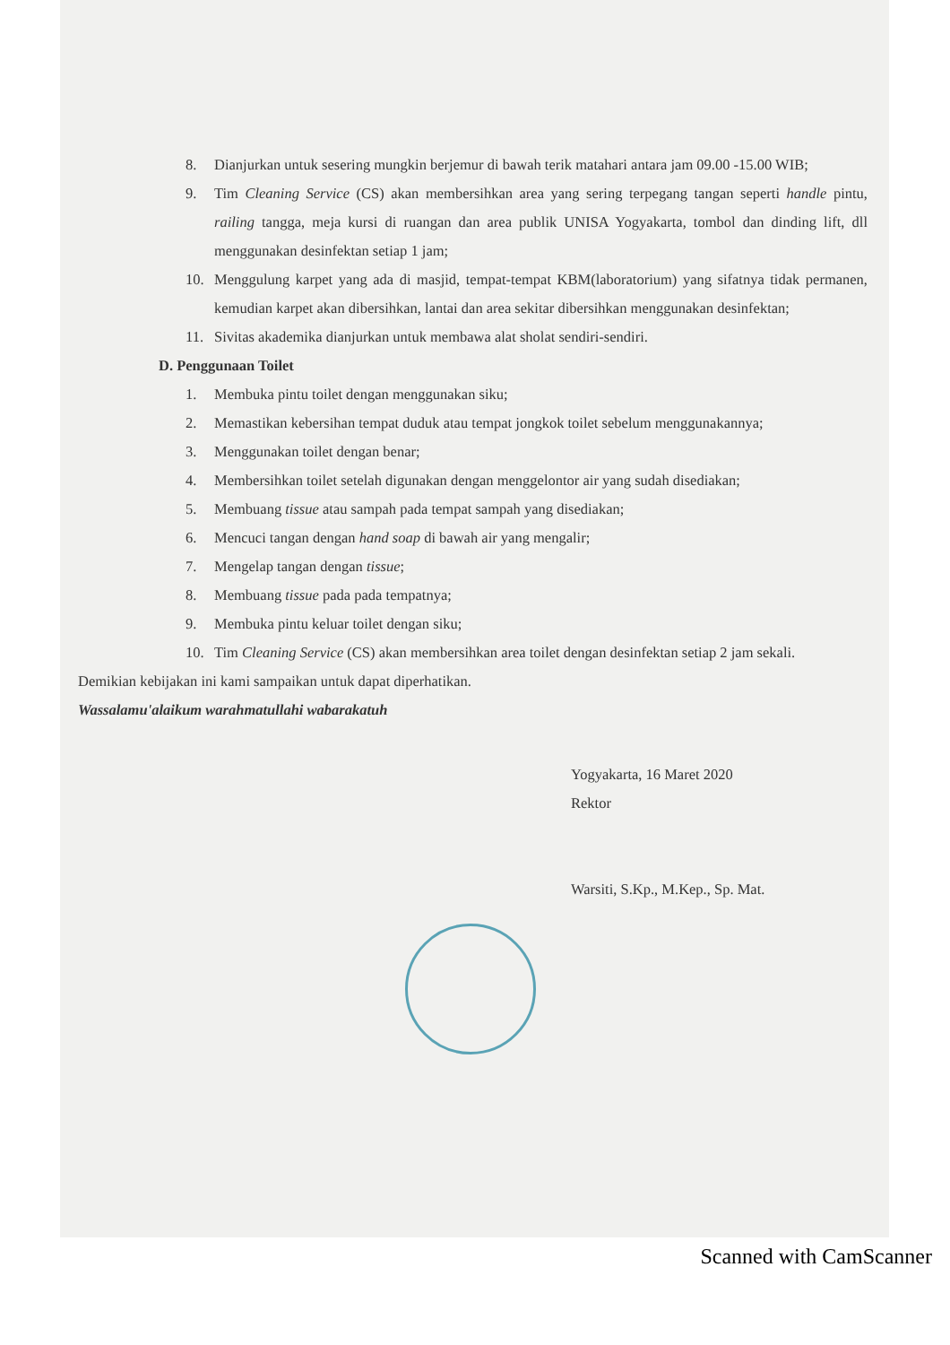8. Dianjurkan untuk sesering mungkin berjemur di bawah terik matahari antara jam 09.00 -15.00 WIB;
9. Tim Cleaning Service (CS) akan membersihkan area yang sering terpegang tangan seperti handle pintu, railing tangga, meja kursi di ruangan dan area publik UNISA Yogyakarta, tombol dan dinding lift, dll menggunakan desinfektan setiap 1 jam;
10. Menggulung karpet yang ada di masjid, tempat-tempat KBM(laboratorium) yang sifatnya tidak permanen, kemudian karpet akan dibersihkan, lantai dan area sekitar dibersihkan menggunakan desinfektan;
11. Sivitas akademika dianjurkan untuk membawa alat sholat sendiri-sendiri.
D. Penggunaan Toilet
1. Membuka pintu toilet dengan menggunakan siku;
2. Memastikan kebersihan tempat duduk atau tempat jongkok toilet sebelum menggunakannya;
3. Menggunakan toilet dengan benar;
4. Membersihkan toilet setelah digunakan dengan menggelontor air yang sudah disediakan;
5. Membuang tissue atau sampah pada tempat sampah yang disediakan;
6. Mencuci tangan dengan hand soap di bawah air yang mengalir;
7. Mengelap tangan dengan tissue;
8. Membuang tissue pada pada tempatnya;
9. Membuka pintu keluar toilet dengan siku;
10. Tim Cleaning Service (CS) akan membersihkan area toilet dengan desinfektan setiap 2 jam sekali.
Demikian kebijakan ini kami sampaikan untuk dapat diperhatikan.
Wassalamu'alaikum warahmatullahi wabarakatuh
Yogyakarta, 16 Maret 2020
Rektor
Warsiti, S.Kp., M.Kep., Sp. Mat.
Scanned with CamScanner